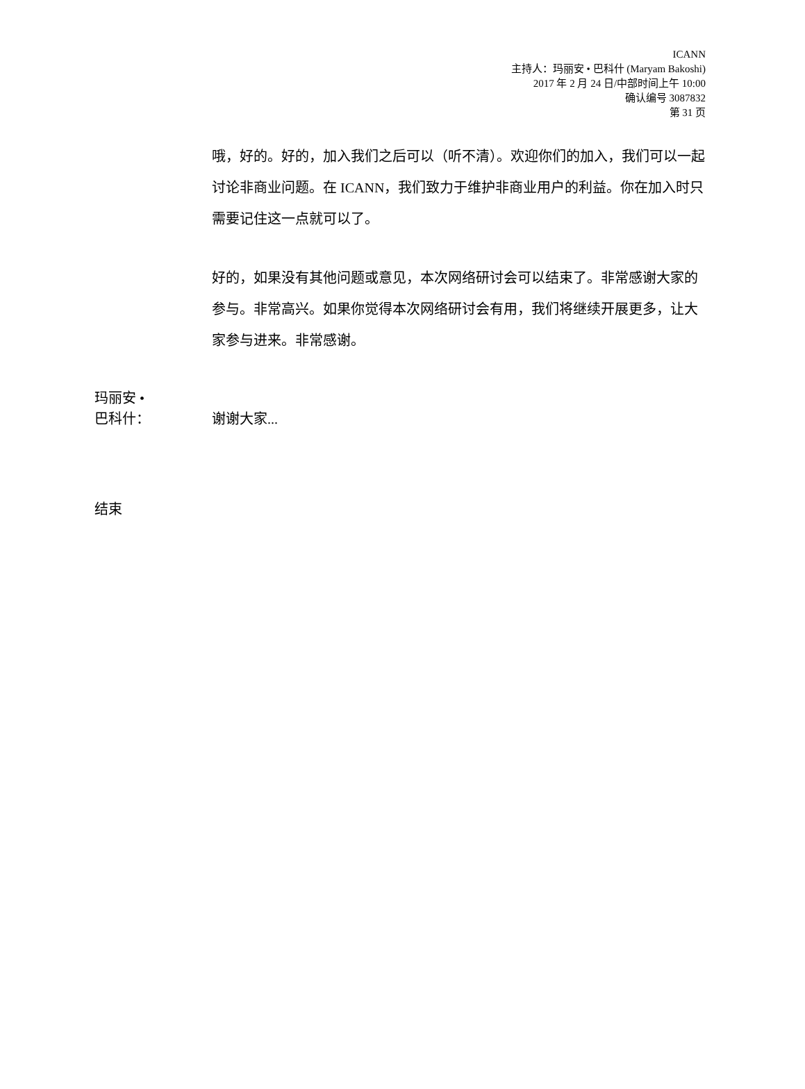ICANN
主持人：玛丽安 • 巴科什 (Maryam Bakoshi)
2017 年 2 月 24 日/中部时间上午 10:00
确认编号 3087832
第 31 页
哦，好的。好的，加入我们之后可以（听不清）。欢迎你们的加入，我们可以一起讨论非商业问题。在 ICANN，我们致力于维护非商业用户的利益。你在加入时只需要记住这一点就可以了。
好的，如果没有其他问题或意见，本次网络研讨会可以结束了。非常感谢大家的参与。非常高兴。如果你觉得本次网络研讨会有用，我们将继续开展更多，让大家参与进来。非常感谢。
玛丽安 •
巴科什：
谢谢大家...
结束